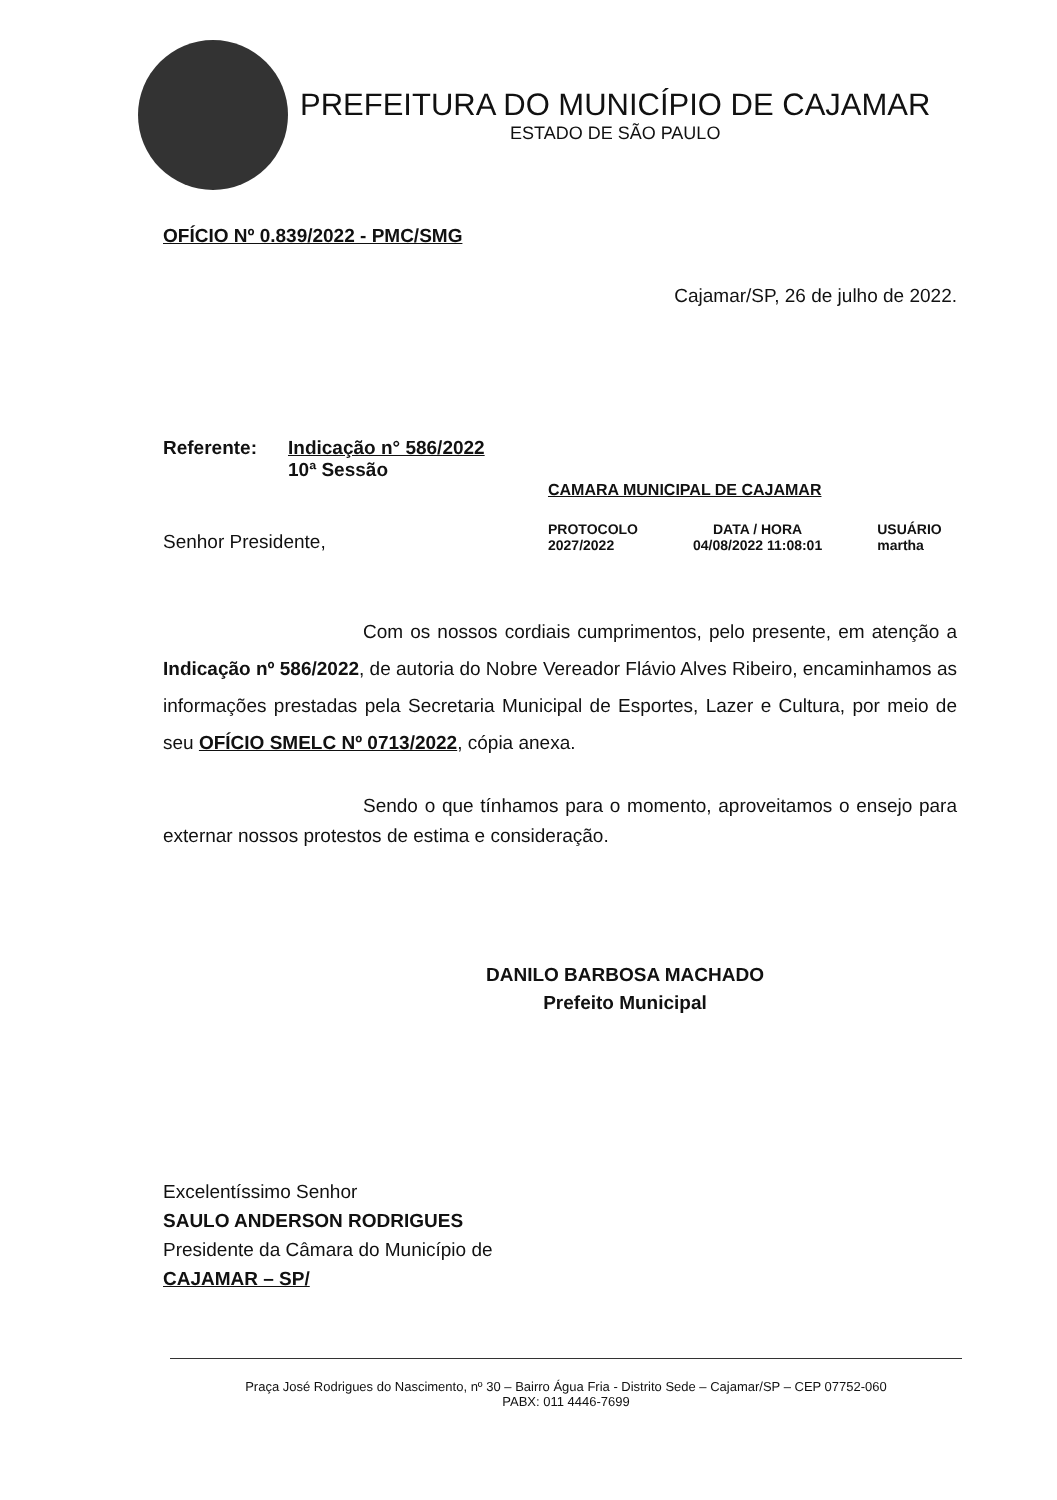PREFEITURA DO MUNICÍPIO DE CAJAMAR
ESTADO DE SÃO PAULO
OFÍCIO Nº 0.839/2022 - PMC/SMG
Cajamar/SP, 26 de julho de 2022.
Referente: Indicação n° 586/2022
10ª Sessão
CAMARA MUNICIPAL DE CAJAMAR
Senhor Presidente,
PROTOCOLO
2027/2022
DATA / HORA
04/08/2022 11:08:01
USUÁRIO
martha
Com os nossos cordiais cumprimentos, pelo presente, em atenção a Indicação nº 586/2022, de autoria do Nobre Vereador Flávio Alves Ribeiro, encaminhamos as informações prestadas pela Secretaria Municipal de Esportes, Lazer e Cultura, por meio de seu OFÍCIO SMELC Nº 0713/2022, cópia anexa.
Sendo o que tínhamos para o momento, aproveitamos o ensejo para externar nossos protestos de estima e consideração.
DANILO BARBOSA MACHADO
Prefeito Municipal
Excelentíssimo Senhor
SAULO ANDERSON RODRIGUES
Presidente da Câmara do Município de
CAJAMAR – SP/
Praça José Rodrigues do Nascimento, nº 30 – Bairro Água Fria - Distrito Sede – Cajamar/SP – CEP 07752-060
PABX: 011 4446-7699